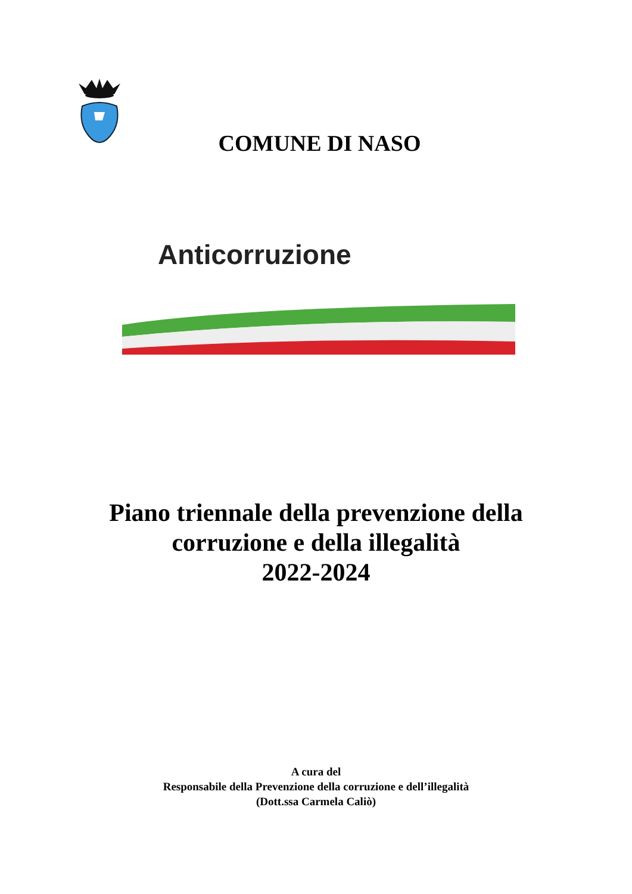COMUNE DI NASO
Anticorruzione
Piano triennale della prevenzione della
corruzione e della illegalità
2022-2024
A cura del
Responsabile della Prevenzione della corruzione e dell’illegalità
(Dott.ssa Carmela Caliò)